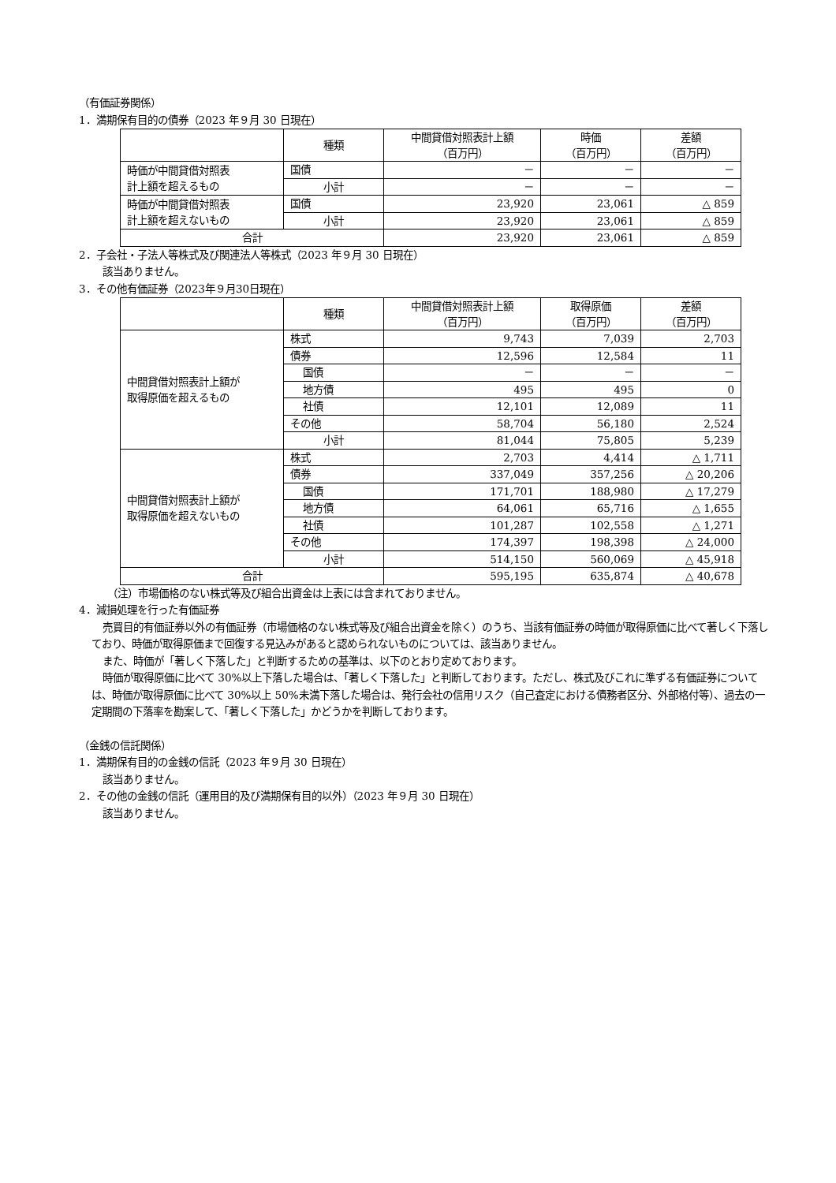（有価証券関係）
1．満期保有目的の債券（2023 年９月 30 日現在）
| | 種類 | 中間貸借対照表計上額 （百万円） | 時価 （百万円） | 差額 （百万円） |
| --- | --- | --- | --- | --- |
| 時価が中間貸借対照表 計上額を超えるもの | 国債 | － | － | － |
| | 小計 | － | － | － |
| 時価が中間貸借対照表 計上額を超えないもの | 国債 | 23,920 | 23,061 | △ 859 |
| | 小計 | 23,920 | 23,061 | △ 859 |
| 合計 | | 23,920 | 23,061 | △ 859 |
2．子会社・子法人等株式及び関連法人等株式（2023 年９月 30 日現在）
該当ありません。
3．その他有価証券（2023年９月30日現在）
| | 種類 | 中間貸借対照表計上額 （百万円） | 取得原価 （百万円） | 差額 （百万円） |
| --- | --- | --- | --- | --- |
| 中間貸借対照表計上額が 取得原価を超えるもの | 株式 | 9,743 | 7,039 | 2,703 |
| | 債券 | 12,596 | 12,584 | 11 |
| | 国債 | － | － | － |
| | 地方債 | 495 | 495 | 0 |
| | 社債 | 12,101 | 12,089 | 11 |
| | その他 | 58,704 | 56,180 | 2,524 |
| | 小計 | 81,044 | 75,805 | 5,239 |
| 中間貸借対照表計上額が 取得原価を超えないもの | 株式 | 2,703 | 4,414 | △ 1,711 |
| | 債券 | 337,049 | 357,256 | △ 20,206 |
| | 国債 | 171,701 | 188,980 | △ 17,279 |
| | 地方債 | 64,061 | 65,716 | △ 1,655 |
| | 社債 | 101,287 | 102,558 | △ 1,271 |
| | その他 | 174,397 | 198,398 | △ 24,000 |
| | 小計 | 514,150 | 560,069 | △ 45,918 |
| 合計 | | 595,195 | 635,874 | △ 40,678 |
（注）市場価格のない株式等及び組合出資金は上表には含まれておりません。
4．減損処理を行った有価証券
売買目的有価証券以外の有価証券（市場価格のない株式等及び組合出資金を除く）のうち、当該有価証券の時価が取得原価に比べて著しく下落しており、時価が取得原価まで回復する見込みがあると認められないものについては、該当ありません。
また、時価が「著しく下落した」と判断するための基準は、以下のとおり定めております。
時価が取得原価に比べて 30%以上下落した場合は、「著しく下落した」と判断しております。ただし、株式及びこれに準ずる有価証券については、時価が取得原価に比べて 30%以上 50%未満下落した場合は、発行会社の信用リスク（自己査定における債務者区分、外部格付等）、過去の一定期間の下落率を勘案して、「著しく下落した」かどうかを判断しております。
（金銭の信託関係）
1．満期保有目的の金銭の信託（2023 年９月 30 日現在）
該当ありません。
2．その他の金銭の信託（運用目的及び満期保有目的以外）（2023 年９月 30 日現在）
該当ありません。